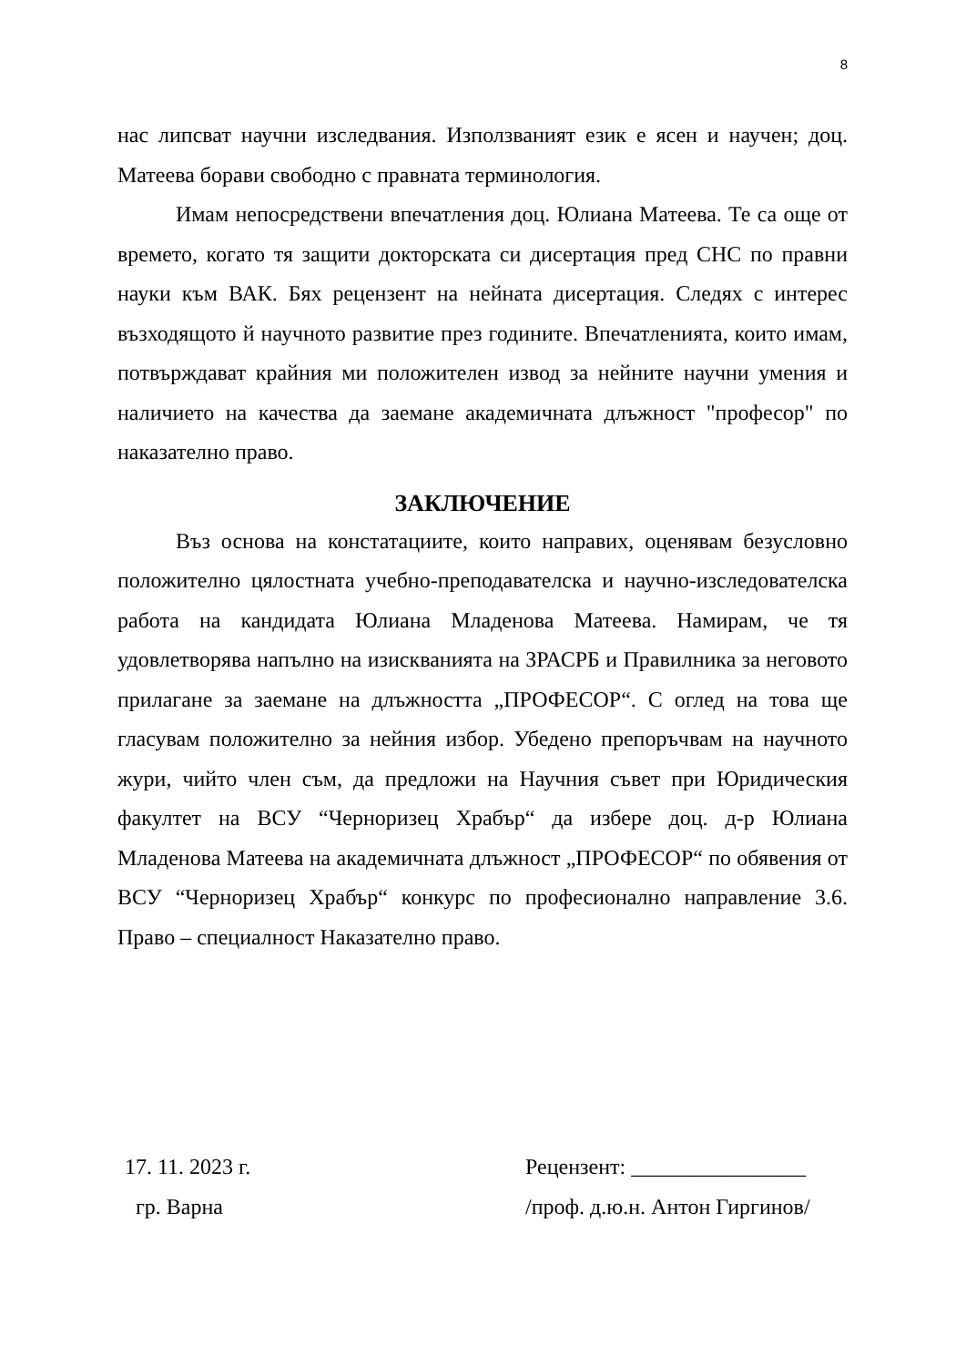8
нас липсват научни изследвания. Използваният език е ясен и научен; доц. Матеева борави свободно с правната терминология.
Имам непосредствени впечатления доц. Юлиана Матеева. Те са още от времето, когато тя защити докторската си дисертация пред СНС по правни науки към ВАК. Бях рецензент на нейната дисертация. Следях с интерес възходящото й научното развитие през годините. Впечатленията, които имам, потвърждават крайния ми положителен извод за нейните научни умения и наличието на качества да заемане академичната длъжност "професор" по наказателно право.
ЗАКЛЮЧЕНИЕ
Въз основа на констатациите, които направих, оценявам безусловно положително цялостната учебно-преподавателска и научно-изследователска работа на кандидата Юлиана Младенова Матеева. Намирам, че тя удовлетворява напълно на изискванията на ЗРАСРБ и Правилника за неговото прилагане за заемане на длъжността „ПРОФЕСОР“. С оглед на това ще гласувам положително за нейния избор. Убедено препоръчвам на научното жури, чийто член съм, да предложи на Научния съвет при Юридическия факултет на ВСУ “Черноризец Храбър“ да избере доц. д-р Юлиана Младенова Матеева на академичната длъжност „ПРОФЕСОР“ по обявения от ВСУ “Черноризец Храбър“ конкурс по професионално направление 3.6. Право – специалност Наказателно право.
17. 11. 2023 г.
гр. Варна
Рецензент: ________________
/проф. д.ю.н. Антон Гиргинов/